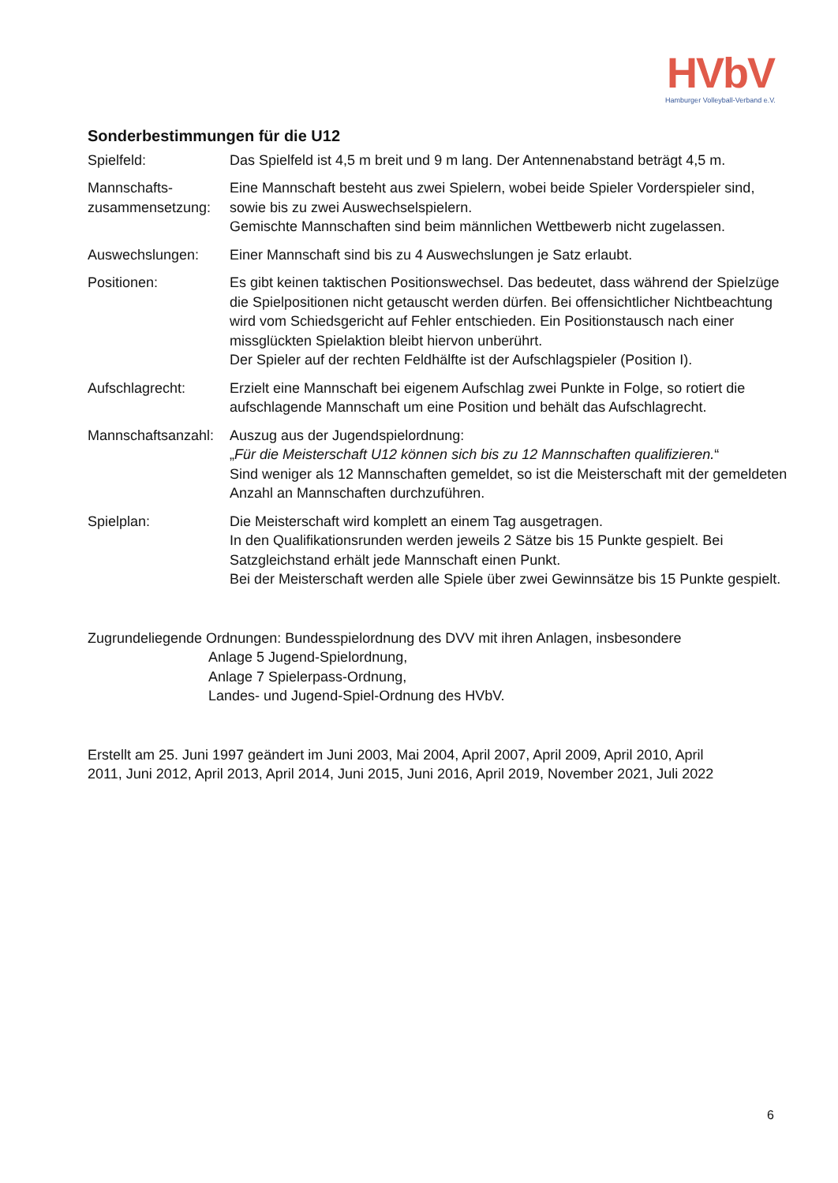HVbV
Hamburger Volleyball-Verband e.V.
Sonderbestimmungen für die U12
Spielfeld: Das Spielfeld ist 4,5 m breit und 9 m lang. Der Antennenabstand beträgt 4,5 m.
Mannschafts-
zusammensetzung:
Eine Mannschaft besteht aus zwei Spielern, wobei beide Spieler Vorderspieler sind, sowie bis zu zwei Auswechselspielern.
Gemischte Mannschaften sind beim männlichen Wettbewerb nicht zugelassen.
Auswechslungen: Einer Mannschaft sind bis zu 4 Auswechslungen je Satz erlaubt.
Positionen: Es gibt keinen taktischen Positionswechsel. Das bedeutet, dass während der Spielzüge die Spielpositionen nicht getauscht werden dürfen. Bei offensichtlicher Nichtbeachtung wird vom Schiedsgericht auf Fehler entschieden. Ein Positionstausch nach einer missglückten Spielaktion bleibt hiervon unberührt.
Der Spieler auf der rechten Feldhälfte ist der Aufschlagspieler (Position I).
Aufschlagrecht: Erzielt eine Mannschaft bei eigenem Aufschlag zwei Punkte in Folge, so rotiert die aufschlagende Mannschaft um eine Position und behält das Aufschlagrecht.
Mannschaftsanzahl:
Auszug aus der Jugendspielordnung:
„Für die Meisterschaft U12 können sich bis zu 12 Mannschaften qualifizieren.“
Sind weniger als 12 Mannschaften gemeldet, so ist die Meisterschaft mit der gemeldeten Anzahl an Mannschaften durchzuführen.
Spielplan: Die Meisterschaft wird komplett an einem Tag ausgetragen.
In den Qualifikationsrunden werden jeweils 2 Sätze bis 15 Punkte gespielt. Bei Satzgleichstand erhält jede Mannschaft einen Punkt.
Bei der Meisterschaft werden alle Spiele über zwei Gewinnsätze bis 15 Punkte gespielt.
Zugrundeliegende Ordnungen: Bundesspielordnung des DVV mit ihren Anlagen, insbesondere
Anlage 5 Jugend-Spielordnung,
Anlage 7 Spielerpass-Ordnung,
Landes- und Jugend-Spiel-Ordnung des HVbV.
Erstellt am 25. Juni 1997 geändert im Juni 2003, Mai 2004, April 2007, April 2009, April 2010, April 2011, Juni 2012, April 2013, April 2014, Juni 2015, Juni 2016, April 2019, November 2021, Juli 2022
6